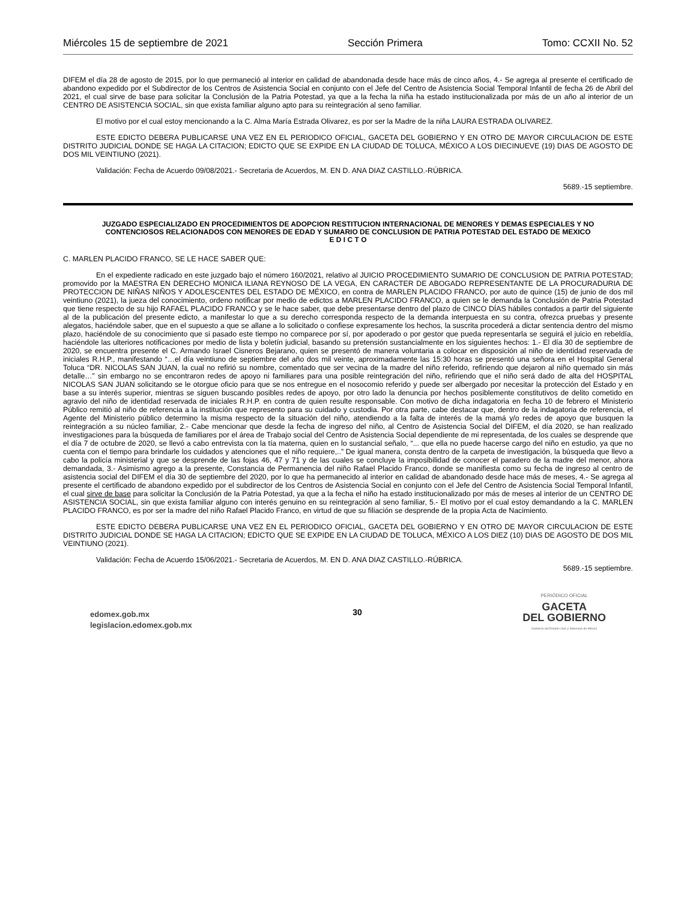Miércoles 15 de septiembre de 2021 Sección Primera Tomo: CCXII No. 52
DIFEM el día 28 de agosto de 2015, por lo que permaneció al interior en calidad de abandonada desde hace más de cinco años, 4.- Se agrega al presente el certificado de abandono expedido por el Subdirector de los Centros de Asistencia Social en conjunto con el Jefe del Centro de Asistencia Social Temporal Infantil de fecha 26 de Abril del 2021, el cual sirve de base para solicitar la Conclusión de la Patria Potestad, ya que a la fecha la niña ha estado institucionalizada por más de un año al interior de un CENTRO DE ASISTENCIA SOCIAL, sin que exista familiar alguno apto para su reintegración al seno familiar.
El motivo por el cual estoy mencionando a la C. Alma María Estrada Olivarez, es por ser la Madre de la niña LAURA ESTRADA OLIVAREZ.
ESTE EDICTO DEBERA PUBLICARSE UNA VEZ EN EL PERIODICO OFICIAL, GACETA DEL GOBIERNO Y EN OTRO DE MAYOR CIRCULACION DE ESTE DISTRITO JUDICIAL DONDE SE HAGA LA CITACION; EDICTO QUE SE EXPIDE EN LA CIUDAD DE TOLUCA, MÉXICO A LOS DIECINUEVE (19) DIAS DE AGOSTO DE DOS MIL VEINTIUNO (2021).
Validación: Fecha de Acuerdo 09/08/2021.- Secretaria de Acuerdos, M. EN D. ANA DIAZ CASTILLO.-RÚBRICA.
5689.-15 septiembre.
JUZGADO ESPECIALIZADO EN PROCEDIMIENTOS DE ADOPCION RESTITUCION INTERNACIONAL DE MENORES Y DEMAS ESPECIALES Y NO CONTENCIOSOS RELACIONADOS CON MENORES DE EDAD Y SUMARIO DE CONCLUSION DE PATRIA POTESTAD DEL ESTADO DE MEXICO
E D I C T O
C. MARLEN PLACIDO FRANCO, SE LE HACE SABER QUE:
En el expediente radicado en este juzgado bajo el número 160/2021, relativo al JUICIO PROCEDIMIENTO SUMARIO DE CONCLUSION DE PATRIA POTESTAD; promovido por la MAESTRA EN DERECHO MONICA ILIANA REYNOSO DE LA VEGA, EN CARACTER DE ABOGADO REPRESENTANTE DE LA PROCURADURIA DE PROTECCION DE NIÑAS NIÑOS Y ADOLESCENTES DEL ESTADO DE MÉXICO, en contra de MARLEN PLACIDO FRANCO, por auto de quince (15) de junio de dos mil veintiuno (2021), la jueza del conocimiento, ordeno notificar por medio de edictos a MARLEN PLACIDO FRANCO, a quien se le demanda la Conclusión de Patria Potestad que tiene respecto de su hijo RAFAEL PLACIDO FRANCO y se le hace saber, que debe presentarse dentro del plazo de CINCO DÍAS hábiles contados a partir del siguiente al de la publicación del presente edicto, a manifestar lo que a su derecho corresponda respecto de la demanda interpuesta en su contra, ofrezca pruebas y presente alegatos, haciéndole saber, que en el supuesto a que se allane a lo solicitado o confiese expresamente los hechos, la suscrita procederá a dictar sentencia dentro del mismo plazo, haciéndole de su conocimiento que si pasado este tiempo no comparece por sí, por apoderado o por gestor que pueda representarla se seguirá el juicio en rebeldía, haciéndole las ulteriores notificaciones por medio de lista y boletín judicial, basando su pretensión sustancialmente en los siguientes hechos: 1.- El día 30 de septiembre de 2020, se encuentra presente el C. Armando Israel Cisneros Bejarano, quien se presentó de manera voluntaria a colocar en disposición al niño de identidad reservada de iniciales R.H.P., manifestando “…el día veintiuno de septiembre del año dos mil veinte, aproximadamente las 15:30 horas se presentó una señora en el Hospital General Toluca “DR. NICOLAS SAN JUAN, la cual no refirió su nombre, comentado que ser vecina de la madre del niño referido, refiriendo que dejaron al niño quemado sin más detalle…” sin embargo no se encontraron redes de apoyo ni familiares para una posible reintegración del niño, refiriendo que el niño será dado de alta del HOSPITAL NICOLAS SAN JUAN solicitando se le otorgue oficio para que se nos entregue en el nosocomio referido y puede ser albergado por necesitar la protección del Estado y en base a su interés superior, mientras se siguen buscando posibles redes de apoyo, por otro lado la denuncia por hechos posiblemente constitutivos de delito cometido en agravio del niño de identidad reservada de iniciales R.H.P. en contra de quien resulte responsable. Con motivo de dicha indagatoria en fecha 10 de febrero el Ministerio Público remitió al niño de referencia a la institución que represento para su cuidado y custodia. Por otra parte, cabe destacar que, dentro de la indagatoria de referencia, el Agente del Ministerio público determino la misma respecto de la situación del niño, atendiendo a la falta de interés de la mamá y/o redes de apoyo que busquen la reintegración a su núcleo familiar, 2.- Cabe mencionar que desde la fecha de ingreso del niño, al Centro de Asistencia Social del DIFEM, el día 2020, se han realizado investigaciones para la búsqueda de familiares por el área de Trabajo social del Centro de Asistencia Social dependiente de mi representada, de los cuales se desprende que el día 7 de octubre de 2020, se llevó a cabo entrevista con la tía materna, quien en lo sustancial señalo, “... que ella no puede hacerse cargo del niño en estudio, ya que no cuenta con el tiempo para brindarle los cuidados y atenciones que el niño requiere,..” De igual manera, consta dentro de la carpeta de investigación, la búsqueda que llevo a cabo la policía ministerial y que se desprende de las fojas 46, 47 y 71 y de las cuales se concluye la imposibilidad de conocer el paradero de la madre del menor, ahora demandada, 3.- Asimismo agrego a la presente, Constancia de Permanencia del niño Rafael Placido Franco, donde se manifiesta como su fecha de ingreso al centro de asistencia social del DIFEM el día 30 de septiembre del 2020, por lo que ha permanecido al interior en calidad de abandonado desde hace más de meses, 4.- Se agrega al presente el certificado de abandono expedido por el subdirector de los Centros de Asistencia Social en conjunto con el Jefe del Centro de Asistencia Social Temporal Infantil, el cual sirve de base para solicitar la Conclusión de la Patria Potestad, ya que a la fecha el niño ha estado institucionalizado por más de meses al interior de un CENTRO DE ASISTENCIA SOCIAL, sin que exista familiar alguno con interés genuino en su reintegración al seno familiar, 5.- El motivo por el cual estoy demandando a la C. MARLEN PLACIDO FRANCO, es por ser la madre del niño Rafael Placido Franco, en virtud de que su filiación se desprende de la propia Acta de Nacimiento.
ESTE EDICTO DEBERA PUBLICARSE UNA VEZ EN EL PERIODICO OFICIAL, GACETA DEL GOBIERNO Y EN OTRO DE MAYOR CIRCULACION DE ESTE DISTRITO JUDICIAL DONDE SE HAGA LA CITACION; EDICTO QUE SE EXPIDE EN LA CIUDAD DE TOLUCA, MÉXICO A LOS DIEZ (10) DIAS DE AGOSTO DE DOS MIL VEINTIUNO (2021).
Validación: Fecha de Acuerdo 15/06/2021.- Secretaria de Acuerdos, M. EN D. ANA DIAZ CASTILLO.-RÚBRICA.
5689.-15 septiembre.
edomex.gob.mx
legislacion.edomex.gob.mx
30
PERIÓDICO OFICIAL
GACETA
DEL GOBIERNO
Gobierno del Estado Libre y Soberano de México